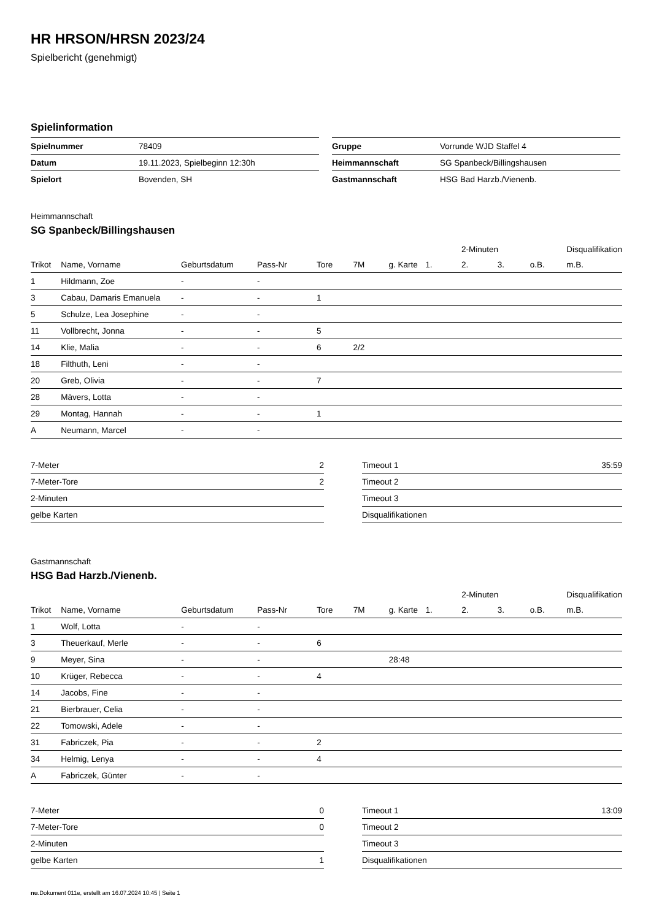HR HRSON/HRSN 2023/24
Spielbericht (genehmigt)
Spielinformation
| Spielnummer | 78409 |
| Datum | 19.11.2023, Spielbeginn 12:30h |
| Spielort | Bovenden, SH |
| Gruppe | Vorrunde WJD Staffel 4 |
| Heimmannschaft | SG Spanbeck/Billingshausen |
| Gastmannschaft | HSG Bad Harzb./Vienenb. |
Heimmannschaft
SG Spanbeck/Billingshausen
| | | | | | | | | 2-Minuten | | | Disqualifikation |
| --- | --- | --- | --- | --- | --- | --- | --- | --- | --- | --- | --- |
| Trikot | Name, Vorname | Geburtsdatum | Pass-Nr | Tore | 7M | g. Karte | 1. | 2. | 3. | o.B. | m.B. |
| 1 | Hildmann, Zoe | - | - | | | | | | | | |
| 3 | Cabau, Damaris Emanuela | - | - | 1 | | | | | | | |
| 5 | Schulze, Lea Josephine | - | - | | | | | | | | |
| 11 | Vollbrecht, Jonna | - | - | 5 | | | | | | | |
| 14 | Klie, Malia | - | - | 6 | 2/2 | | | | | | |
| 18 | Filthuth, Leni | - | - | | | | | | | | |
| 20 | Greb, Olivia | - | - | 7 | | | | | | | |
| 28 | Mävers, Lotta | - | - | | | | | | | | |
| 29 | Montag, Hannah | - | - | 1 | | | | | | | |
| A | Neumann, Marcel | - | - | | | | | | | | |
| 7-Meter | 2 |
| 7-Meter-Tore | 2 |
| 2-Minuten | |
| gelbe Karten | |
| Timeout 1 | 35:59 |
| Timeout 2 | |
| Timeout 3 | |
| Disqualifikationen | |
Gastmannschaft
HSG Bad Harzb./Vienenb.
| | | | | | | | | 2-Minuten | | | Disqualifikation |
| --- | --- | --- | --- | --- | --- | --- | --- | --- | --- | --- | --- |
| Trikot | Name, Vorname | Geburtsdatum | Pass-Nr | Tore | 7M | g. Karte | 1. | 2. | 3. | o.B. | m.B. |
| 1 | Wolf, Lotta | - | - | | | | | | | | |
| 3 | Theuerkauf, Merle | - | - | 6 | | | | | | | |
| 9 | Meyer, Sina | - | - | | | 28:48 | | | | | |
| 10 | Krüger, Rebecca | - | - | 4 | | | | | | | |
| 14 | Jacobs, Fine | - | - | | | | | | | | |
| 21 | Bierbrauer, Celia | - | - | | | | | | | | |
| 22 | Tomowski, Adele | - | - | | | | | | | | |
| 31 | Fabriczek, Pia | - | - | 2 | | | | | | | |
| 34 | Helmig, Lenya | - | - | 4 | | | | | | | |
| A | Fabriczek, Günter | - | - | | | | | | | | |
| 7-Meter | 0 |
| 7-Meter-Tore | 0 |
| 2-Minuten | |
| gelbe Karten | 1 |
| Timeout 1 | 13:09 |
| Timeout 2 | |
| Timeout 3 | |
| Disqualifikationen | |
nu.Dokument 011e, erstellt am 16.07.2024 10:45 | Seite 1